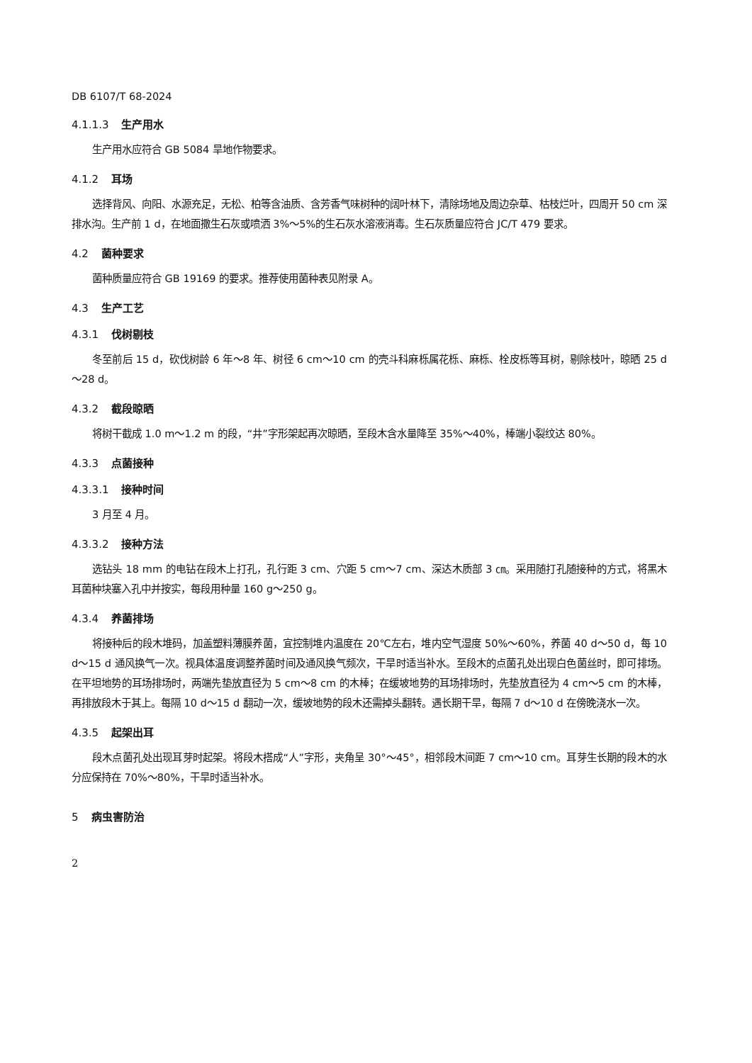DB 6107/T 68-2024
4.1.1.3 生产用水
生产用水应符合 GB 5084 旱地作物要求。
4.1.2 耳场
选择背风、向阳、水源充足，无松、柏等含油质、含芳香气味树种的阔叶林下，清除场地及周边杂草、枯枝烂叶，四周开 50 cm 深排水沟。生产前 1 d，在地面撒生石灰或喷洒 3%～5%的生石灰水溶液消毒。生石灰质量应符合 JC/T 479 要求。
4.2 菌种要求
菌种质量应符合 GB 19169 的要求。推荐使用菌种表见附录 A。
4.3 生产工艺
4.3.1 伐树剔枝
冬至前后 15 d，砍伐树龄 6 年～8 年、树径 6 cm～10 cm 的壳斗科麻栎属花栎、麻栎、栓皮栎等耳树，剔除枝叶，晾晒 25 d～28 d。
4.3.2 截段晾晒
将树干截成 1.0 m～1.2 m 的段，“井”字形架起再次晾晒，至段木含水量降至 35%～40%，棒端小裂纹达 80%。
4.3.3 点菌接种
4.3.3.1 接种时间
3 月至 4 月。
4.3.3.2 接种方法
选钻头 18 mm 的电钻在段木上打孔，孔行距 3 cm、穴距 5 cm～7 cm、深达木质部 3 ㎝。采用随打孔随接种的方式，将黑木耳菌种块塞入孔中并按实，每段用种量 160 g～250 g。
4.3.4 养菌排场
将接种后的段木堆码，加盖塑料薄膜养菌，宜控制堆内温度在 20℃左右，堆内空气湿度 50%～60%，养菌 40 d～50 d，每 10 d～15 d 通风换气一次。视具体温度调整养菌时间及通风换气频次，干旱时适当补水。至段木的点菌孔处出现白色菌丝时，即可排场。在平坦地势的耳场排场时，两端先垫放直径为 5 cm～8 cm 的木棒；在缓坡地势的耳场排场时，先垫放直径为 4 cm～5 cm 的木棒，再排放段木于其上。每隔 10 d～15 d 翻动一次，缓坡地势的段木还需掉头翻转。遇长期干旱，每隔 7 d～10 d 在傍晚浇水一次。
4.3.5 起架出耳
段木点菌孔处出现耳芽时起架。将段木搭成“人”字形，夹角呈 30°～45°，相邻段木间距 7 cm～10 cm。耳芽生长期的段木的水分应保持在 70%～80%，干旱时适当补水。
5 病虫害防治
2